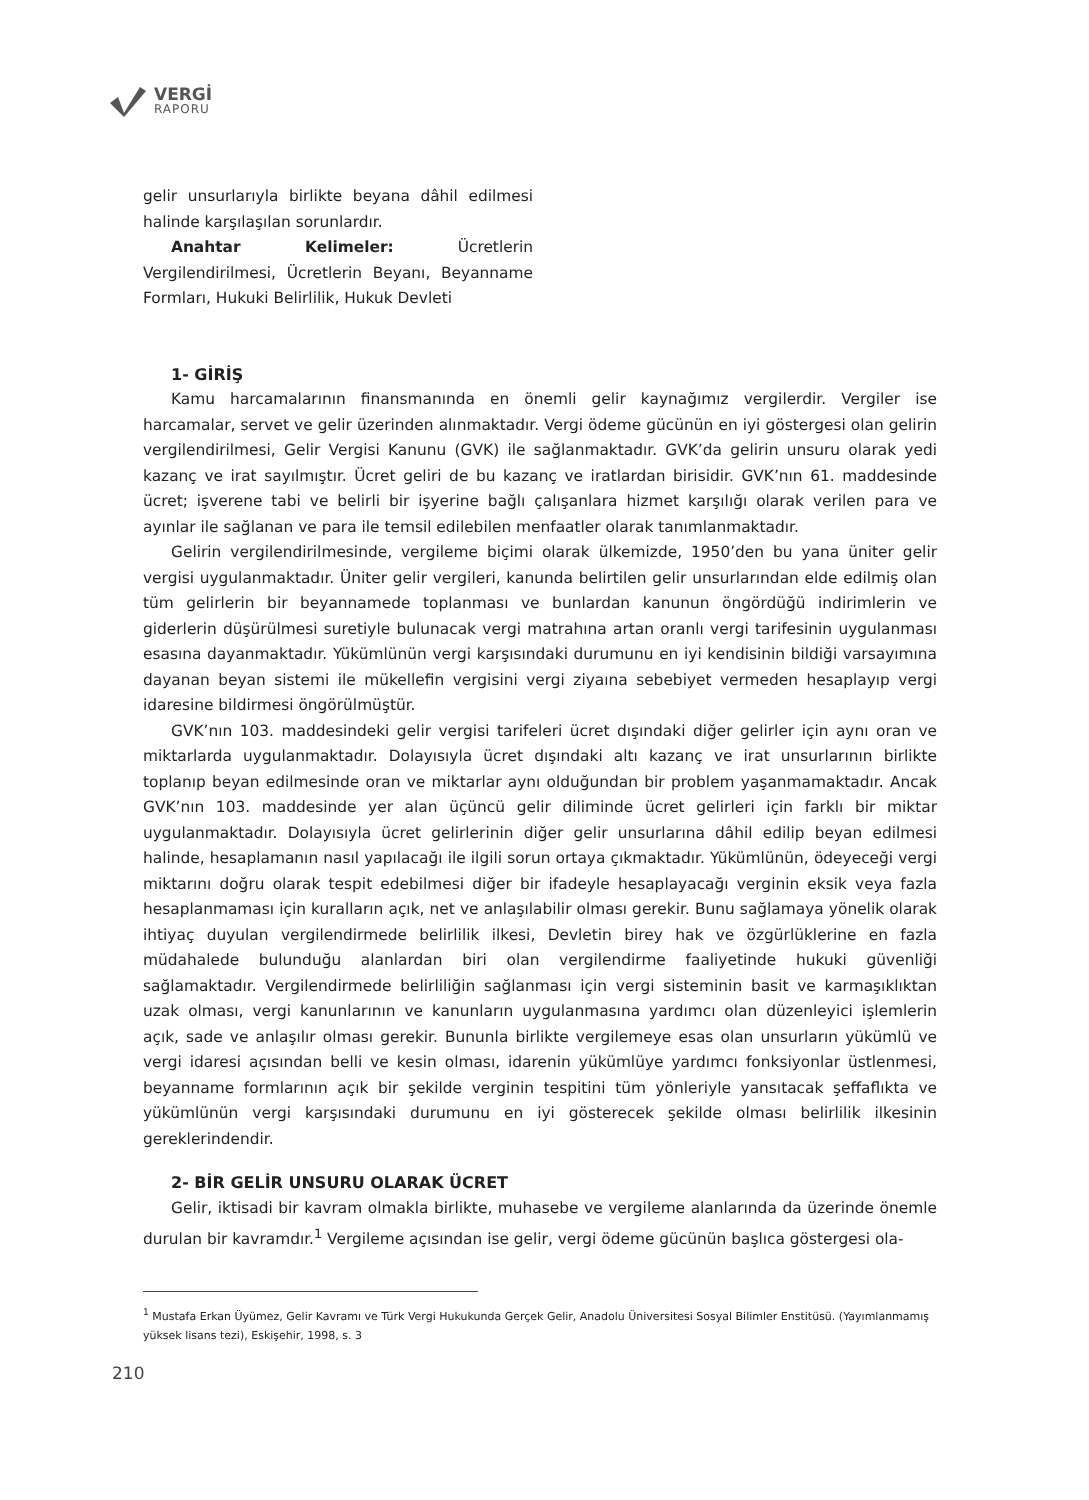VERGİ
RAPORU
gelir unsurlarıyla birlikte beyana dâhil edilmesi halinde karşılaşılan sorunlardır.
Anahtar Kelimeler: Ücretlerin Vergilendirilmesi, Ücretlerin Beyanı, Beyanname Formları, Hukuki Belirlilik, Hukuk Devleti
1- GİRİŞ
Kamu harcamalarının finansmanında en önemli gelir kaynağımız vergilerdir. Vergiler ise harcamalar, servet ve gelir üzerinden alınmaktadır. Vergi ödeme gücünün en iyi göstergesi olan gelirin vergilendirilmesi, Gelir Vergisi Kanunu (GVK) ile sağlanmaktadır. GVK’da gelirin unsuru olarak yedi kazanç ve irat sayılmıştır. Ücret geliri de bu kazanç ve iratlardan birisidir. GVK’nın 61. maddesinde ücret; işverene tabi ve belirli bir işyerine bağlı çalışanlara hizmet karşılığı olarak verilen para ve ayınlar ile sağlanan ve para ile temsil edilebilen menfaatler olarak tanımlanmaktadır.
Gelirin vergilendirilmesinde, vergileme biçimi olarak ülkemizde, 1950’den bu yana üniter gelir vergisi uygulanmaktadır. Üniter gelir vergileri, kanunda belirtilen gelir unsurlarından elde edilmiş olan tüm gelirlerin bir beyannamede toplanması ve bunlardan kanunun öngördüğü indirimlerin ve giderlerin düşürülmesi suretiyle bulunacak vergi matrahına artan oranlı vergi tarifesinin uygulanması esasına dayanmaktadır. Yükümlünün vergi karşısındaki durumunu en iyi kendisinin bildiği varsayımına dayanan beyan sistemi ile mükellefin vergisini vergi ziyaına sebebiyet vermeden hesaplayıp vergi idaresine bildirmesi öngörülmüştür.
GVK’nın 103. maddesindeki gelir vergisi tarifeleri ücret dışındaki diğer gelirler için aynı oran ve miktarlarda uygulanmaktadır. Dolayısıyla ücret dışındaki altı kazanç ve irat unsurlarının birlikte toplanıp beyan edilmesinde oran ve miktarlar aynı olduğundan bir problem yaşanmamaktadır. Ancak GVK’nın 103. maddesinde yer alan üçüncü gelir diliminde ücret gelirleri için farklı bir miktar uygulanmaktadır. Dolayısıyla ücret gelirlerinin diğer gelir unsurlarına dâhil edilip beyan edilmesi halinde, hesaplamanın nasıl yapılacağı ile ilgili sorun ortaya çıkmaktadır. Yükümlünün, ödeyeceği vergi miktarını doğru olarak tespit edebilmesi diğer bir ifadeyle hesaplayacağı verginin eksik veya fazla hesaplanmaması için kuralların açık, net ve anlaşılabilir olması gerekir. Bunu sağlamaya yönelik olarak ihtiyaç duyulan vergilendirmede belirlilik ilkesi, Devletin birey hak ve özgürlüklerine en fazla müdahalede bulunduğu alanlardan biri olan vergilendirme faaliyetinde hukuki güvenliği sağlamaktadır. Vergilendirmede belirliliğin sağlanması için vergi sisteminin basit ve karmaşıklıktan uzak olması, vergi kanunlarının ve kanunların uygulanmasına yardımcı olan düzenleyici işlemlerin açık, sade ve anlaşılır olması gerekir. Bununla birlikte vergilemeye esas olan unsurların yükümlü ve vergi idaresi açısından belli ve kesin olması, idarenin yükümlüye yardımcı fonksiyonlar üstlenmesi, beyanname formlarının açık bir şekilde verginin tespitini tüm yönleriyle yansıtacak şeffaflıkta ve yükümlünün vergi karşısındaki durumunu en iyi gösterecek şekilde olması belirlilik ilkesinin gereklerindendir.
2- BİR GELİR UNSURU OLARAK ÜCRET
Gelir, iktisadi bir kavram olmakla birlikte, muhasebe ve vergileme alanlarında da üzerinde önemle durulan bir kavramdır.<sup>1</sup> Vergileme açısından ise gelir, vergi ödeme gücünün başlıca göstergesi ola-
<sup>1</sup> Mustafa Erkan Üyümez, Gelir Kavramı ve Türk Vergi Hukukunda Gerçek Gelir, Anadolu Üniversitesi Sosyal Bilimler Enstitüsü. (Yayımlanmamış yüksek lisans tezi), Eskişehir, 1998, s. 3
210